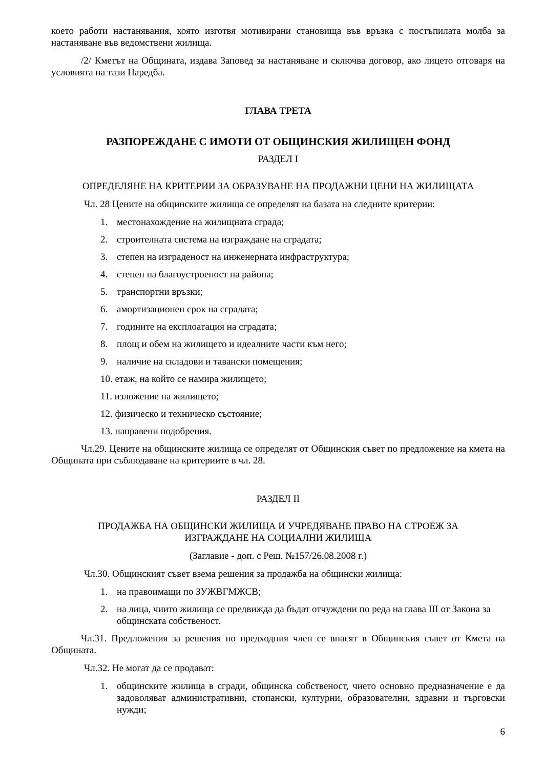което работи настанявания, която изготвя мотивирани становища във връзка с постъпилата молба за настаняване във ведомствени жилища.
/2/ Кметът на Общината, издава Заповед за настаняване и сключва договор, ако лицето отговаря на условията на тази Наредба.
ГЛАВА ТРЕТА
РАЗПОРЕЖДАНЕ С ИМОТИ ОТ ОБЩИНСКИЯ ЖИЛИЩЕН ФОНД
РАЗДЕЛ I
ОПРЕДЕЛЯНЕ НА КРИТЕРИИ ЗА ОБРАЗУВАНЕ НА ПРОДАЖНИ ЦЕНИ НА ЖИЛИЩАТА
Чл. 28 Цените на общинските жилища се определят на базата на следните критерии:
1. местонахождение на жилищната сграда;
2. строителната система на изграждане на сградата;
3. степен на изграденост на инженерната инфраструктура;
4. степен на благоустроеност на района;
5. транспортни връзки;
6. амортизационен срок на сградата;
7. годините на експлоатация на сградата;
8. площ и обем на жилището и идеалните части към него;
9. наличие на складови и тавански помещения;
10. етаж, на който се намира жилището;
11. изложение на жилището;
12. физическо и техническо състояние;
13. направени подобрения.
Чл.29. Цените на общинските жилища се определят от Общинския съвет по предложение на кмета на Общината при съблюдаване на критериите в чл. 28.
РАЗДЕЛ II
ПРОДАЖБА НА ОБЩИНСКИ ЖИЛИЩА И УЧРЕДЯВАНЕ ПРАВО НА СТРОЕЖ ЗА ИЗГРАЖДАНЕ НА СОЦИАЛНИ ЖИЛИЩА
(Заглавие - доп. с Реш. №157/26.08.2008 г.)
Чл.30. Общинският съвет взема решения за продажба на общински жилища:
1. на правоимащи по ЗУЖВГМЖСВ;
2. на лица, чиито жилища се предвижда да бъдат отчуждени по реда на глава III от Закона за общинската собственост.
Чл.31. Предложения за решения по предходния член се внасят в Общинския съвет от Кмета на Общината.
Чл.32. Не могат да се продават:
1. общинските жилища в сгради, общинска собственост, чието основно предназначение е да задоволяват административни, стопански, културни, образователни, здравни и търговски нужди;
6